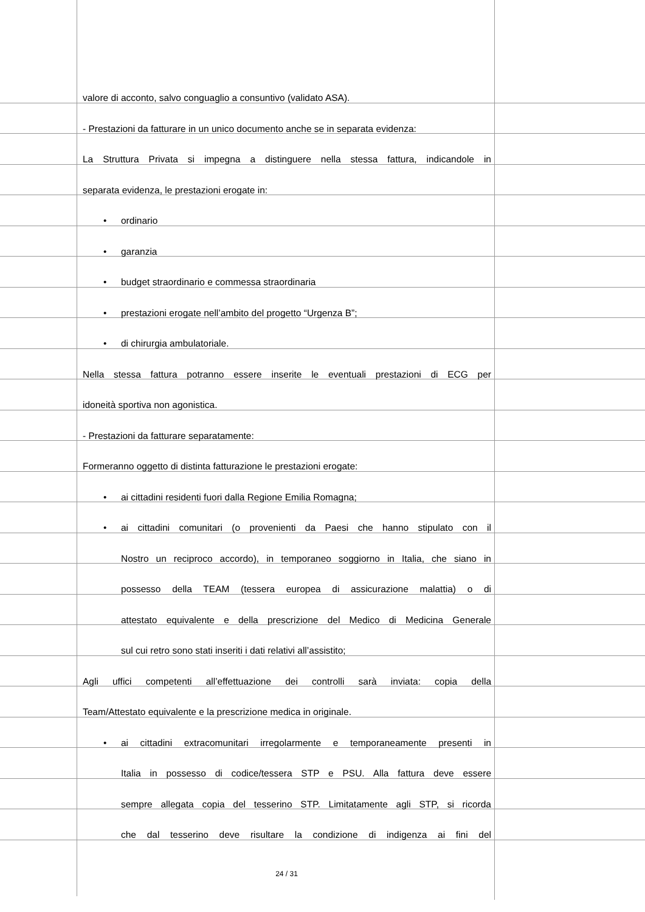valore di acconto, salvo conguaglio a consuntivo (validato ASA).
- Prestazioni da fatturare in un unico documento anche se in separata evidenza:
La Struttura Privata si impegna a distinguere nella stessa fattura, indicandole in
separata evidenza, le prestazioni erogate in:
• ordinario
• garanzia
• budget straordinario e commessa straordinaria
• prestazioni erogate nell’ambito del progetto “Urgenza B”;
• di chirurgia ambulatoriale.
Nella stessa fattura potranno essere inserite le eventuali prestazioni di ECG per
idoneità sportiva non agonistica.
- Prestazioni da fatturare separatamente:
Formeranno oggetto di distinta fatturazione le prestazioni erogate:
• ai cittadini residenti fuori dalla Regione Emilia Romagna;
• ai cittadini comunitari (o provenienti da Paesi che hanno stipulato con il
Nostro un reciproco accordo), in temporaneo soggiorno in Italia, che siano in
possesso della TEAM (tessera europea di assicurazione malattia) o di
attestato equivalente e della prescrizione del Medico di Medicina Generale
sul cui retro sono stati inseriti i dati relativi all’assistito;
Agli uffici competenti all’effettuazione dei controlli sarà inviata: copia della
Team/Attestato equivalente e la prescrizione medica in originale.
• ai cittadini extracomunitari irregolarmente e temporaneamente presenti in
Italia in possesso di codice/tessera STP e PSU. Alla fattura deve essere
sempre allegata copia del tesserino STP. Limitatamente agli STP, si ricorda
che dal tesserino deve risultare la condizione di indigenza ai fini del
24 / 31